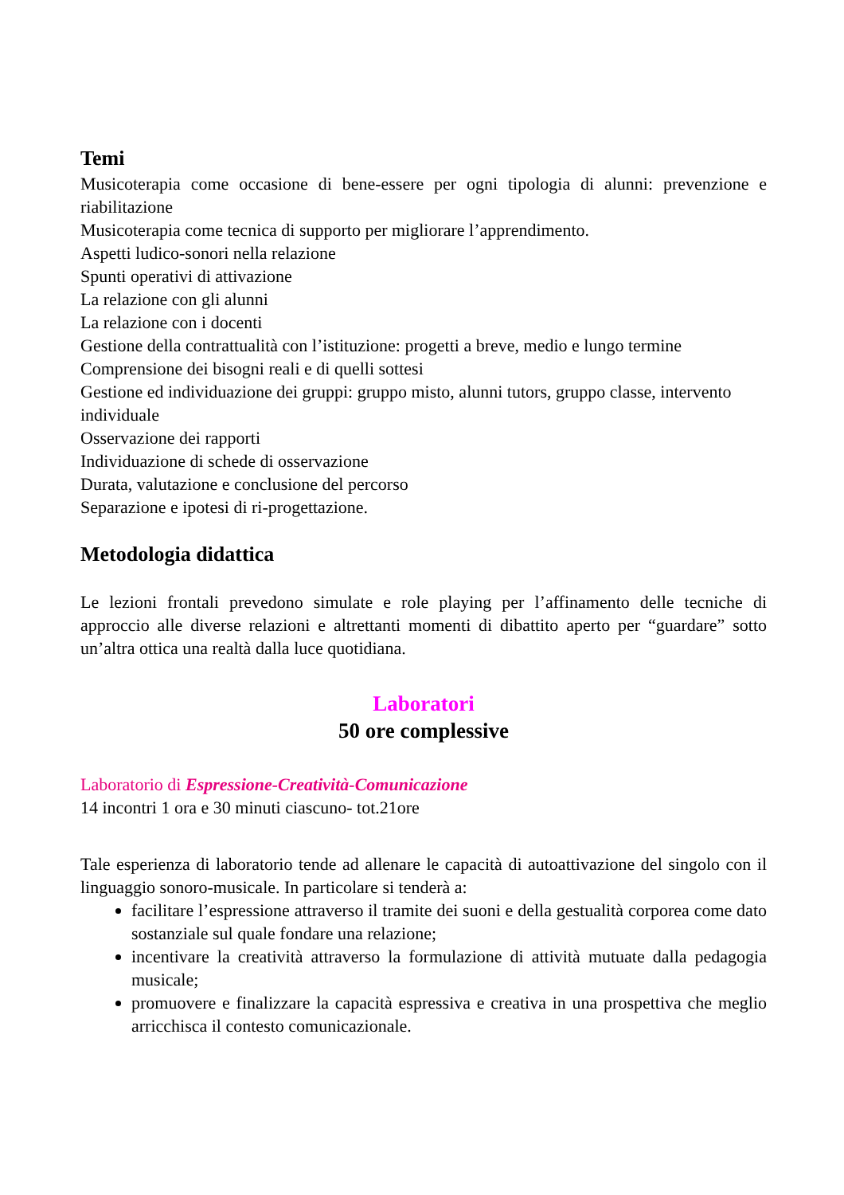Temi
Musicoterapia come occasione di bene-essere per ogni tipologia di alunni: prevenzione e riabilitazione
Musicoterapia come tecnica di supporto per migliorare l’apprendimento.
Aspetti ludico-sonori nella relazione
Spunti operativi di attivazione
La relazione con gli alunni
La relazione con i docenti
Gestione della contrattualità con l’istituzione: progetti a breve, medio e lungo termine
Comprensione dei bisogni reali e di quelli sottesi
Gestione ed individuazione dei gruppi: gruppo misto, alunni tutors, gruppo classe, intervento individuale
Osservazione dei rapporti
Individuazione di schede di osservazione
Durata, valutazione e conclusione del percorso
Separazione e ipotesi di ri-progettazione.
Metodologia didattica
Le lezioni frontali prevedono simulate e role playing per l’affinamento delle tecniche di approccio alle diverse relazioni e altrettanti momenti di dibattito aperto per “guardare” sotto un’altra ottica una realtà dalla luce quotidiana.
Laboratori
50 ore complessive
Laboratorio di Espressione-Creatività-Comunicazione
14 incontri 1 ora e 30 minuti ciascuno- tot.21ore
Tale esperienza di laboratorio tende ad allenare le capacità di autoattivazione del singolo con il linguaggio sonoro-musicale. In particolare si tenderà a:
facilitare l’espressione attraverso il tramite dei suoni e della gestualità corporea come dato sostanziale sul quale fondare una relazione;
incentivare la creatività attraverso la formulazione di attività mutuate dalla pedagogia musicale;
promuovere e finalizzare la capacità espressiva e creativa in una prospettiva che meglio arricchisca il contesto comunicazionale.